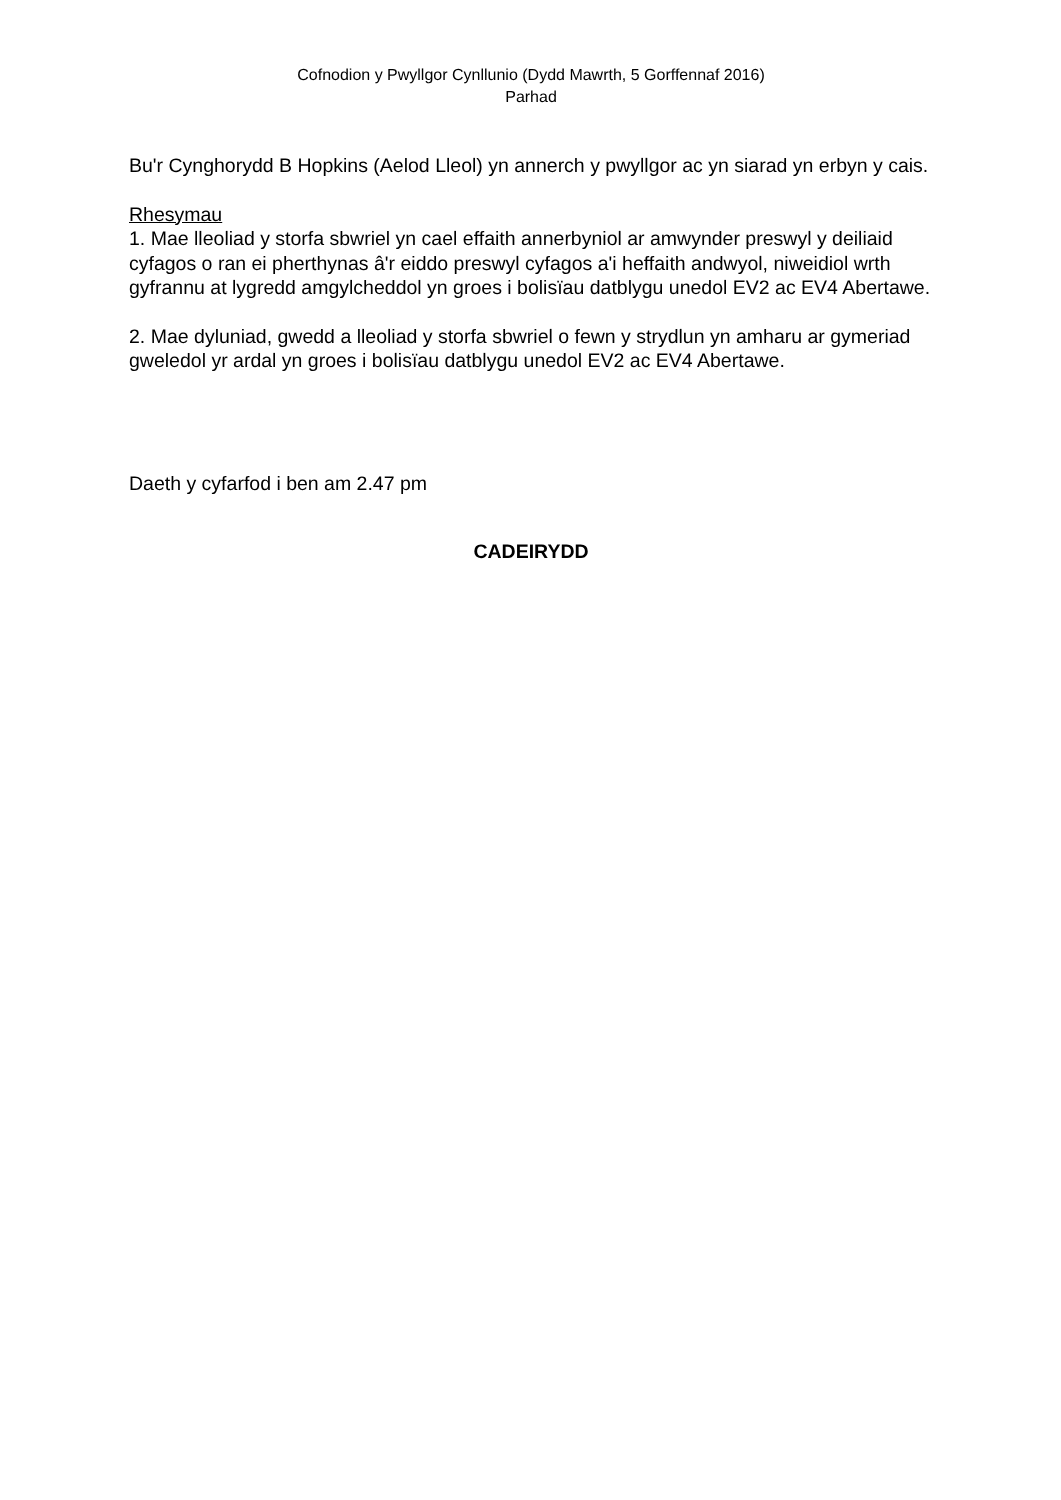Cofnodion y Pwyllgor Cynllunio (Dydd Mawrth, 5 Gorffennaf 2016)
Parhad
Bu'r Cynghorydd B Hopkins (Aelod Lleol) yn annerch y pwyllgor ac yn siarad yn erbyn y cais.
Rhesymau
1. Mae lleoliad y storfa sbwriel yn cael effaith annerbyniol ar amwynder preswyl y deiliaid cyfagos o ran ei pherthynas â'r eiddo preswyl cyfagos a'i heffaith andwyol, niweidiol wrth gyfrannu at lygredd amgylcheddol yn groes i bolisïau datblygu unedol EV2 ac EV4 Abertawe.
2. Mae dyluniad, gwedd a lleoliad y storfa sbwriel o fewn y strydlun yn amharu ar gymeriad gweledol yr ardal yn groes i bolisïau datblygu unedol EV2 ac EV4 Abertawe.
Daeth y cyfarfod i ben am 2.47 pm
CADEIRYDD